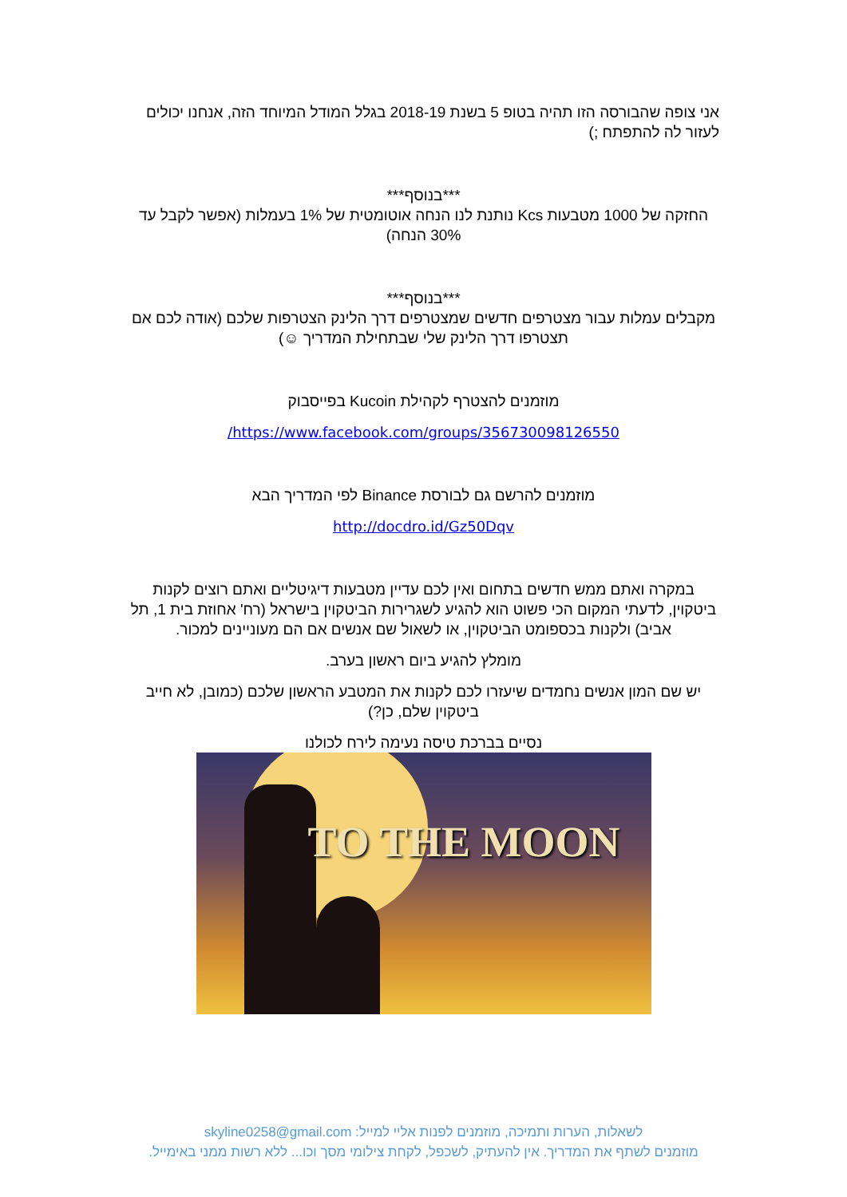אני צופה שהבורסה הזו תהיה בטופ 5 בשנת 2018-19 בגלל המודל המיוחד הזה, אנחנו יכולים לעזור לה להתפתח ;)
***בנוסף***
החזקה של 1000 מטבעות Kcs נותנת לנו הנחה אוטומטית של 1% בעמלות (אפשר לקבל עד 30% הנחה)
***בנוסף***
מקבלים עמלות עבור מצטרפים חדשים שמצטרפים דרך הלינק הצטרפות שלכם (אודה לכם אם תצטרפו דרך הלינק שלי שבתחילת המדריך ☺)
מוזמנים להצטרף לקהילת Kucoin בפייסבוק
https://www.facebook.com/groups/356730098126550/
מוזמנים להרשם גם לבורסת Binance לפי המדריך הבא
http://docdro.id/Gz50Dqv
במקרה ואתם ממש חדשים בתחום ואין לכם עדיין מטבעות דיגיטליים ואתם רוצים לקנות ביטקוין, לדעתי המקום הכי פשוט הוא להגיע לשגרירות הביטקוין בישראל (רח' אחוזת בית 1, תל אביב) ולקנות בכספומט הביטקוין, או לשאול שם אנשים אם הם מעוניינים למכור.
מומלץ להגיע ביום ראשון בערב.
יש שם המון אנשים נחמדים שיעזרו לכם לקנות את המטבע הראשון שלכם (כמובן, לא חייב ביטקוין שלם, כן?)
נסיים בברכת טיסה נעימה לירח לכולנו
TO THE MOON
לשאלות, הערות ותמיכה, מוזמנים לפנות אליי למייל: skyline0258@gmail.com
מוזמנים לשתף את המדריך. אין להעתיק, לשכפל, לקחת צילומי מסך וכו... ללא רשות ממני באימייל.